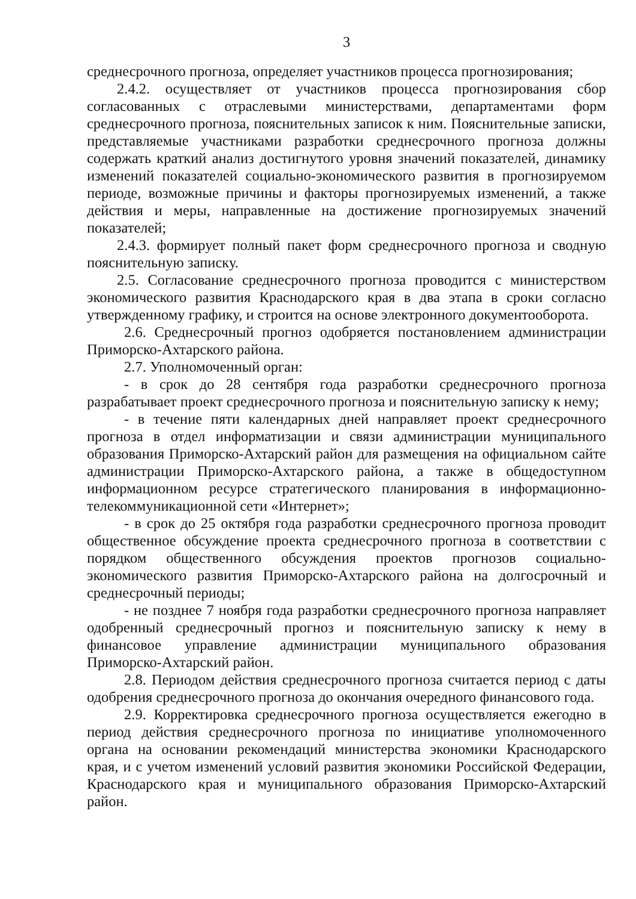3
среднесрочного прогноза, определяет участников процесса прогнозирования;
2.4.2. осуществляет от участников процесса прогнозирования сбор согласованных с отраслевыми министерствами, департаментами форм среднесрочного прогноза, пояснительных записок к ним. Пояснительные записки, представляемые участниками разработки среднесрочного прогноза должны содержать краткий анализ достигнутого уровня значений показателей, динамику изменений показателей социально-экономического развития в прогнозируемом периоде, возможные причины и факторы прогнозируемых изменений, а также действия и меры, направленные на достижение прогнозируемых значений показателей;
2.4.3. формирует полный пакет форм среднесрочного прогноза и сводную пояснительную записку.
2.5. Согласование среднесрочного прогноза проводится с министерством экономического развития Краснодарского края в два этапа в сроки согласно утвержденному графику, и строится на основе электронного документооборота.
2.6. Среднесрочный прогноз одобряется постановлением администрации Приморско-Ахтарского района.
2.7. Уполномоченный орган:
- в срок до 28 сентября года разработки среднесрочного прогноза разрабатывает проект среднесрочного прогноза и пояснительную записку к нему;
- в течение пяти календарных дней направляет проект среднесрочного прогноза в отдел информатизации и связи администрации муниципального образования Приморско-Ахтарский район для размещения на официальном сайте администрации Приморско-Ахтарского района, а также в общедоступном информационном ресурсе стратегического планирования в информационно-телекоммуникационной сети «Интернет»;
- в срок до 25 октября года разработки среднесрочного прогноза проводит общественное обсуждение проекта среднесрочного прогноза в соответствии с порядком общественного обсуждения проектов прогнозов социально-экономического развития Приморско-Ахтарского района на долгосрочный и среднесрочный периоды;
- не позднее 7 ноября года разработки среднесрочного прогноза направляет одобренный среднесрочный прогноз и пояснительную записку к нему в финансовое управление администрации муниципального образования Приморско-Ахтарский район.
2.8. Периодом действия среднесрочного прогноза считается период с даты одобрения среднесрочного прогноза до окончания очередного финансового года.
2.9. Корректировка среднесрочного прогноза осуществляется ежегодно в период действия среднесрочного прогноза по инициативе уполномоченного органа на основании рекомендаций министерства экономики Краснодарского края, и с учетом изменений условий развития экономики Российской Федерации, Краснодарского края и муниципального образования Приморско-Ахтарский район.